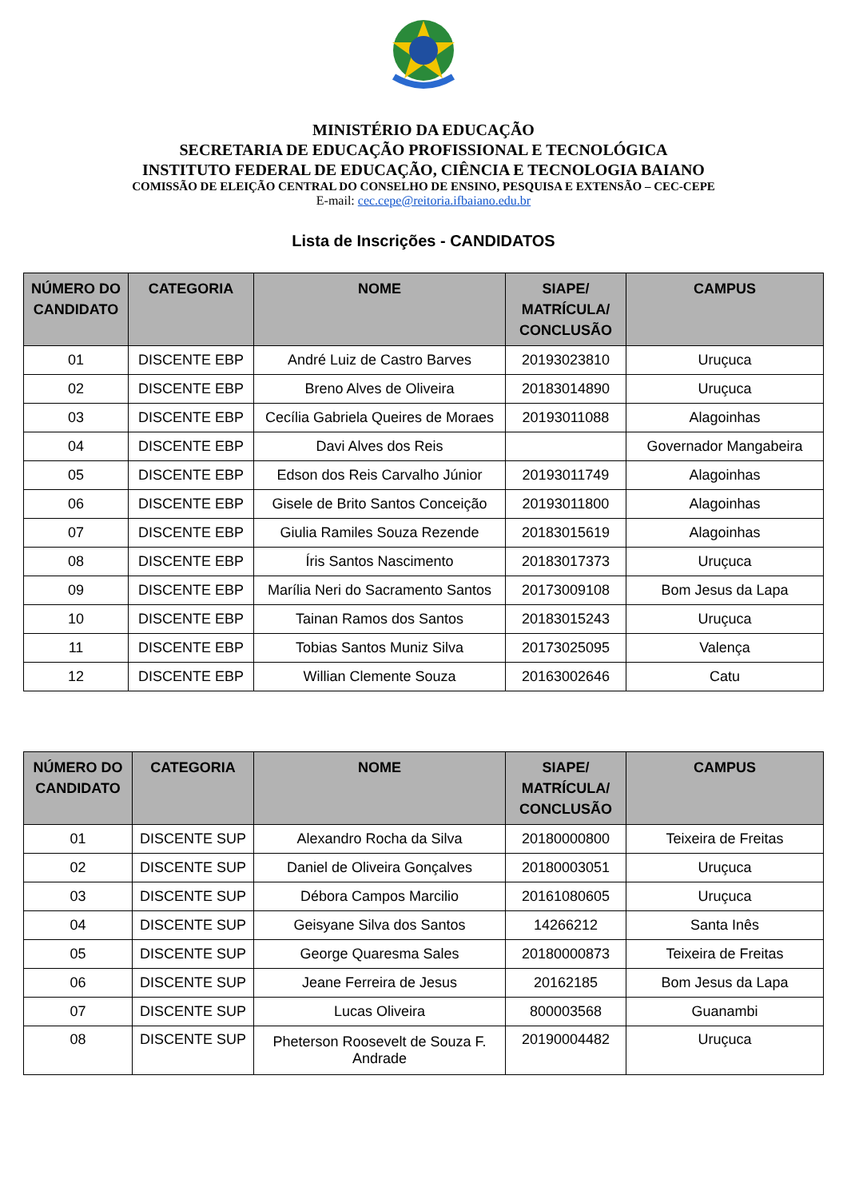MINISTÉRIO DA EDUCAÇÃO
SECRETARIA DE EDUCAÇÃO PROFISSIONAL E TECNOLÓGICA
INSTITUTO FEDERAL DE EDUCAÇÃO, CIÊNCIA E TECNOLOGIA BAIANO
COMISSÃO DE ELEIÇÃO CENTRAL DO CONSELHO DE ENSINO, PESQUISA E EXTENSÃO – CEC-CEPE
E-mail: cec.cepe@reitoria.ifbaiano.edu.br
Lista de Inscrições - CANDIDATOS
| NÚMERO DO CANDIDATO | CATEGORIA | NOME | SIAPE/ MATRÍCULA/ CONCLUSÃO | CAMPUS |
| --- | --- | --- | --- | --- |
| 01 | DISCENTE EBP | André Luiz de Castro Barves | 20193023810 | Uruçuca |
| 02 | DISCENTE EBP | Breno Alves de Oliveira | 20183014890 | Uruçuca |
| 03 | DISCENTE EBP | Cecília Gabriela Queires de Moraes | 20193011088 | Alagoinhas |
| 04 | DISCENTE EBP | Davi Alves dos Reis | | Governador Mangabeira |
| 05 | DISCENTE EBP | Edson dos Reis Carvalho Júnior | 20193011749 | Alagoinhas |
| 06 | DISCENTE EBP | Gisele de Brito Santos Conceição | 20193011800 | Alagoinhas |
| 07 | DISCENTE EBP | Giulia Ramiles Souza Rezende | 20183015619 | Alagoinhas |
| 08 | DISCENTE EBP | Íris Santos Nascimento | 20183017373 | Uruçuca |
| 09 | DISCENTE EBP | Marília Neri do Sacramento Santos | 20173009108 | Bom Jesus da Lapa |
| 10 | DISCENTE EBP | Tainan Ramos dos Santos | 20183015243 | Uruçuca |
| 11 | DISCENTE EBP | Tobias Santos Muniz Silva | 20173025095 | Valença |
| 12 | DISCENTE EBP | Willian Clemente Souza | 20163002646 | Catu |
| NÚMERO DO CANDIDATO | CATEGORIA | NOME | SIAPE/ MATRÍCULA/ CONCLUSÃO | CAMPUS |
| --- | --- | --- | --- | --- |
| 01 | DISCENTE SUP | Alexandro Rocha da Silva | 20180000800 | Teixeira de Freitas |
| 02 | DISCENTE SUP | Daniel de Oliveira Gonçalves | 20180003051 | Uruçuca |
| 03 | DISCENTE SUP | Débora Campos Marcilio | 20161080605 | Uruçuca |
| 04 | DISCENTE SUP | Geisyane Silva dos Santos | 14266212 | Santa Inês |
| 05 | DISCENTE SUP | George Quaresma Sales | 20180000873 | Teixeira de Freitas |
| 06 | DISCENTE SUP | Jeane Ferreira de Jesus | 20162185 | Bom Jesus da Lapa |
| 07 | DISCENTE SUP | Lucas Oliveira | 800003568 | Guanambi |
| 08 | DISCENTE SUP | Pheterson Roosevelt de Souza F. Andrade | 20190004482 | Uruçuca |